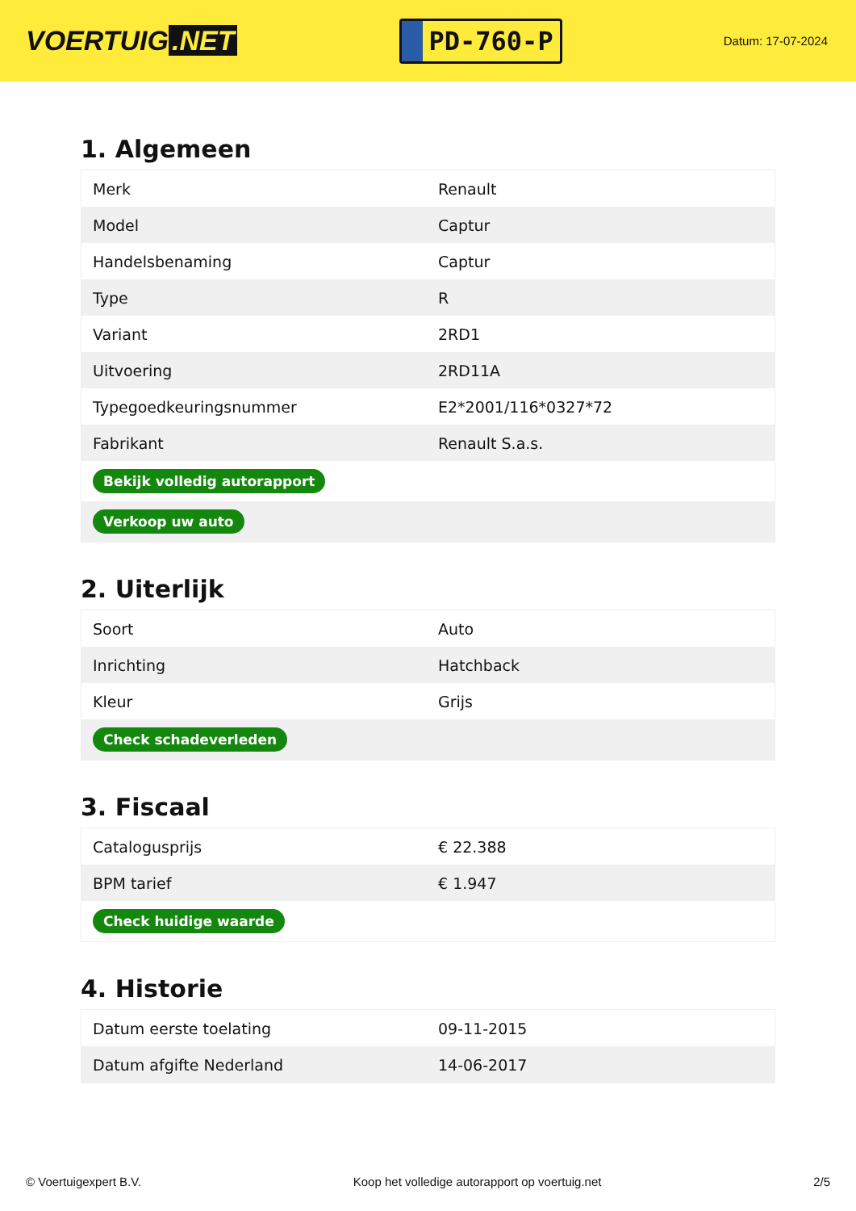VOERTUIG.NET
PD-760-P
Datum: 17-07-2024
1. Algemeen
| Merk | Renault |
| Model | Captur |
| Handelsbenaming | Captur |
| Type | R |
| Variant | 2RD1 |
| Uitvoering | 2RD11A |
| Typegoedkeuringsnummer | E2*2001/116*0327*72 |
| Fabrikant | Renault S.a.s. |
| Bekijk volledig autorapport | |
| Verkoop uw auto | |
2. Uiterlijk
| Soort | Auto |
| Inrichting | Hatchback |
| Kleur | Grijs |
| Check schadeverleden | |
3. Fiscaal
| Catalogusprijs | € 22.388 |
| BPM tarief | € 1.947 |
| Check huidige waarde | |
4. Historie
| Datum eerste toelating | 09-11-2015 |
| Datum afgifte Nederland | 14-06-2017 |
© Voertuigexpert B.V. Koop het volledige autorapport op voertuig.net 2/5